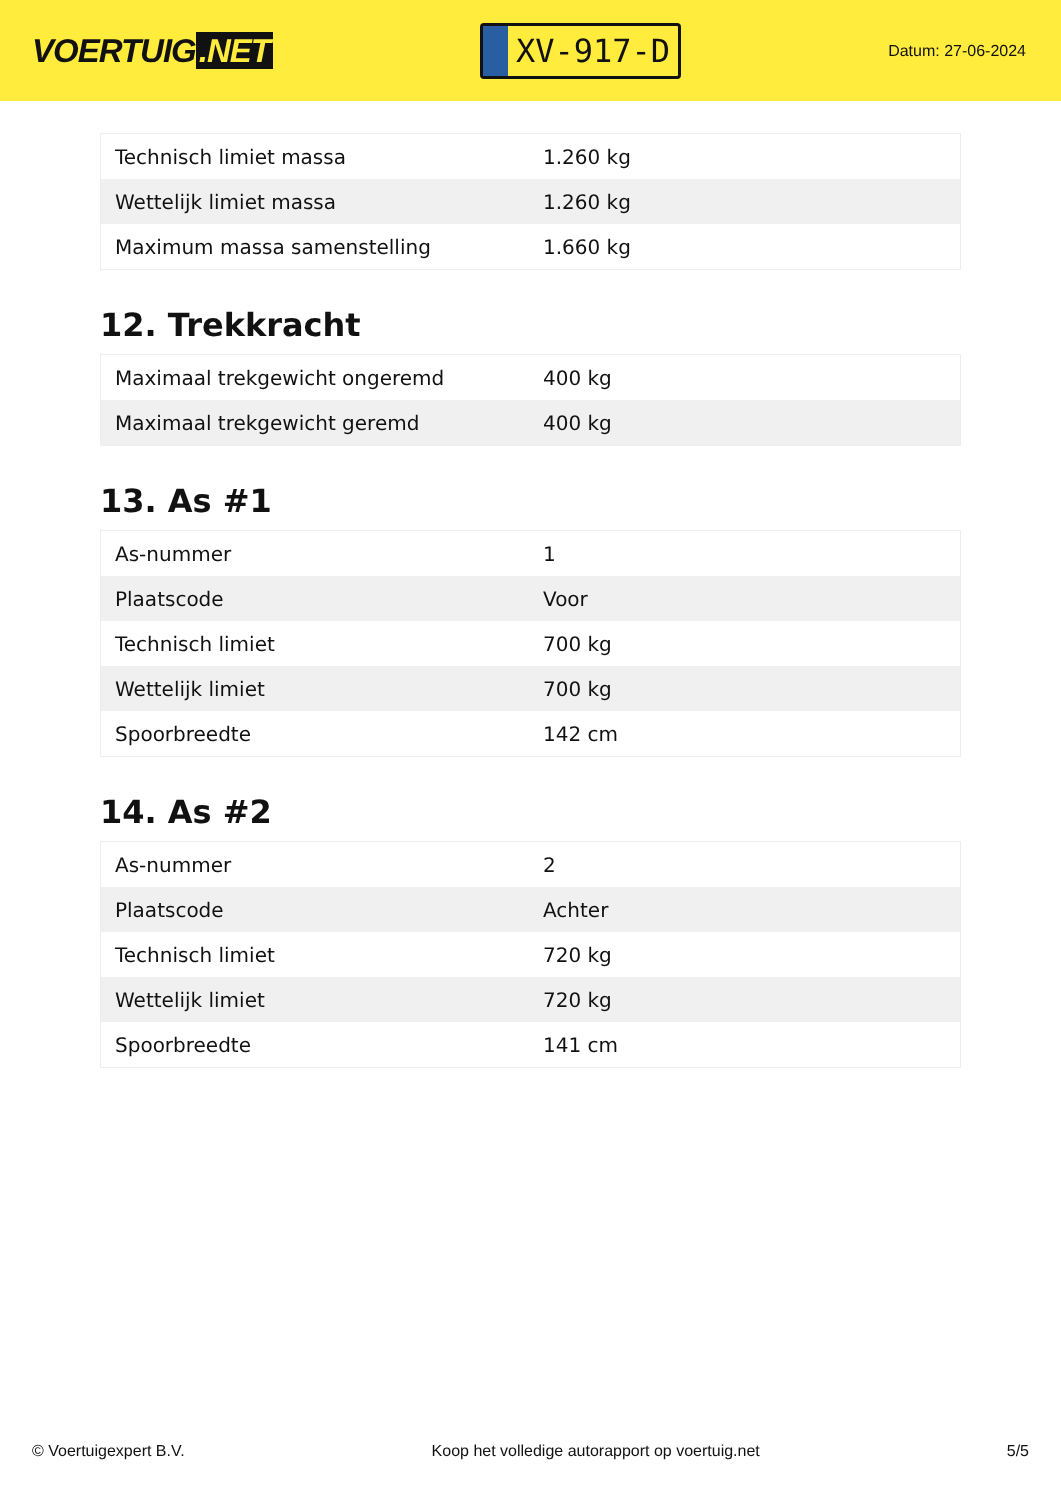VOERTUIG.NET
XV-917-D
Datum: 27-06-2024
| Technisch limiet massa | 1.260 kg |
| Wettelijk limiet massa | 1.260 kg |
| Maximum massa samenstelling | 1.660 kg |
12. Trekkracht
| Maximaal trekgewicht ongeremd | 400 kg |
| Maximaal trekgewicht geremd | 400 kg |
13. As #1
| As-nummer | 1 |
| Plaatscode | Voor |
| Technisch limiet | 700 kg |
| Wettelijk limiet | 700 kg |
| Spoorbreedte | 142 cm |
14. As #2
| As-nummer | 2 |
| Plaatscode | Achter |
| Technisch limiet | 720 kg |
| Wettelijk limiet | 720 kg |
| Spoorbreedte | 141 cm |
© Voertuigexpert B.V. Koop het volledige autorapport op voertuig.net 5/5